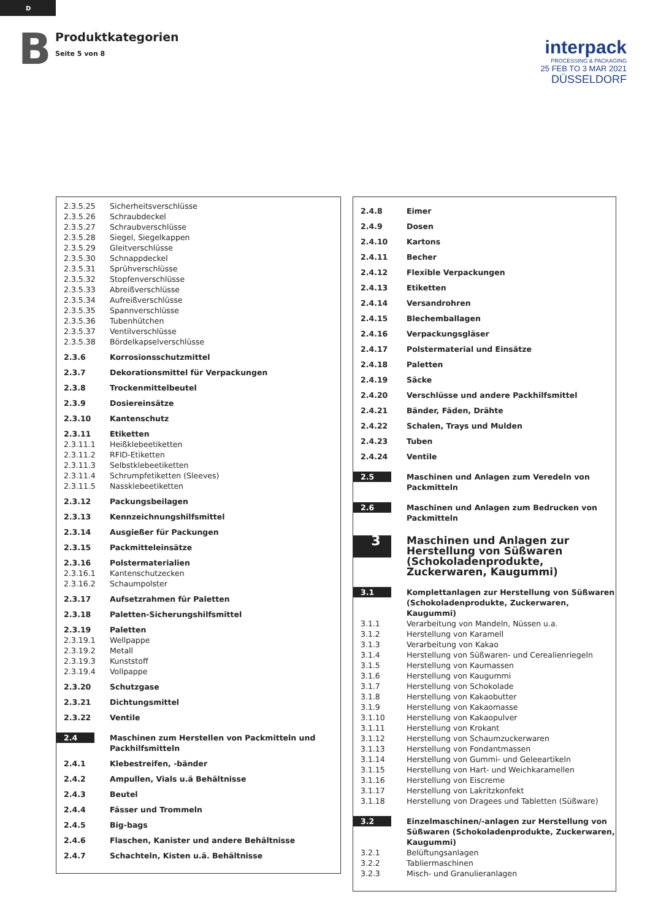D
B
Produktkategorien
Seite 5 von 8
interpack
PROCESSING & PACKAGING
25 FEB TO 3 MAR 2021
DÜSSELDORF
| 2.3.5.25 | Sicherheitsverschlüsse |
| 2.3.5.26 | Schraubdeckel |
| 2.3.5.27 | Schraubverschlüsse |
| 2.3.5.28 | Siegel, Siegelkappen |
| 2.3.5.29 | Gleitverschlüsse |
| 2.3.5.30 | Schnappdeckel |
| 2.3.5.31 | Sprühverschlüsse |
| 2.3.5.32 | Stopfenverschlüsse |
| 2.3.5.33 | Abreißverschlüsse |
| 2.3.5.34 | Aufreißverschlüsse |
| 2.3.5.35 | Spannverschlüsse |
| 2.3.5.36 | Tubenhütchen |
| 2.3.5.37 | Ventilverschlüsse |
| 2.3.5.38 | Bördelkapselverschlüsse |
| 2.3.6 | Korrosionsschutzmittel |
| 2.3.7 | Dekorationsmittel für Verpackungen |
| 2.3.8 | Trockenmittelbeutel |
| 2.3.9 | Dosiereinsätze |
| 2.3.10 | Kantenschutz |
| 2.3.11 | Etiketten |
| 2.3.11.1 | Heißklebeetiketten |
| 2.3.11.2 | RFID-Etiketten |
| 2.3.11.3 | Selbstklebeetiketten |
| 2.3.11.4 | Schrumpfetiketten (Sleeves) |
| 2.3.11.5 | Nassklebeetiketten |
| 2.3.12 | Packungsbeilagen |
| 2.3.13 | Kennzeichnungshilfsmittel |
| 2.3.14 | Ausgießer für Packungen |
| 2.3.15 | Packmitteleinsätze |
| 2.3.16 | Polstermaterialien |
| 2.3.16.1 | Kantenschutzecken |
| 2.3.16.2 | Schaumpolster |
| 2.3.17 | Aufsetzrahmen für Paletten |
| 2.3.18 | Paletten-Sicherungshilfsmittel |
| 2.3.19 | Paletten |
| 2.3.19.1 | Wellpappe |
| 2.3.19.2 | Metall |
| 2.3.19.3 | Kunststoff |
| 2.3.19.4 | Vollpappe |
| 2.3.20 | Schutzgase |
| 2.3.21 | Dichtungsmittel |
| 2.3.22 | Ventile |
| 2.4 | Maschinen zum Herstellen von Packmitteln und Packhilfsmitteln |
| 2.4.1 | Klebestreifen, -bänder |
| 2.4.2 | Ampullen, Vials u.ä Behältnisse |
| 2.4.3 | Beutel |
| 2.4.4 | Fässer und Trommeln |
| 2.4.5 | Big-bags |
| 2.4.6 | Flaschen, Kanister und andere Behältnisse |
| 2.4.7 | Schachteln, Kisten u.ä. Behältnisse |
| 2.4.8 | Eimer |
| 2.4.9 | Dosen |
| 2.4.10 | Kartons |
| 2.4.11 | Becher |
| 2.4.12 | Flexible Verpackungen |
| 2.4.13 | Etiketten |
| 2.4.14 | Versandrohren |
| 2.4.15 | Blechemballagen |
| 2.4.16 | Verpackungsgläser |
| 2.4.17 | Polstermaterial und Einsätze |
| 2.4.18 | Paletten |
| 2.4.19 | Säcke |
| 2.4.20 | Verschlüsse und andere Packhilfsmittel |
| 2.4.21 | Bänder, Fäden, Drähte |
| 2.4.22 | Schalen, Trays und Mulden |
| 2.4.23 | Tuben |
| 2.4.24 | Ventile |
| 2.5 | Maschinen und Anlagen zum Veredeln von Packmitteln |
| 2.6 | Maschinen und Anlagen zum Bedrucken von Packmitteln |
| 3 | Maschinen und Anlagen zur Herstellung von Süßwaren (Schokoladenprodukte, Zuckerwaren, Kaugummi) |
| 3.1 | Komplettanlagen zur Herstellung von Süßwaren (Schokoladenprodukte, Zuckerwaren, Kaugummi) |
| 3.1.1 | Verarbeitung von Mandeln, Nüssen u.a. |
| 3.1.2 | Herstellung von Karamell |
| 3.1.3 | Verarbeitung von Kakao |
| 3.1.4 | Herstellung von Süßwaren- und Cerealienriegeln |
| 3.1.5 | Herstellung von Kaumassen |
| 3.1.6 | Herstellung von Kaugummi |
| 3.1.7 | Herstellung von Schokolade |
| 3.1.8 | Herstellung von Kakaobutter |
| 3.1.9 | Herstellung von Kakaomasse |
| 3.1.10 | Herstellung von Kakaopulver |
| 3.1.11 | Herstellung von Krokant |
| 3.1.12 | Herstellung von Schaumzuckerwaren |
| 3.1.13 | Herstellung von Fondantmassen |
| 3.1.14 | Herstellung von Gummi- und Geleeartikeln |
| 3.1.15 | Herstellung von Hart- und Weichkaramellen |
| 3.1.16 | Herstellung von Eiscreme |
| 3.1.17 | Herstellung von Lakritzkonfekt |
| 3.1.18 | Herstellung von Dragees und Tabletten (Süßware) |
| 3.2 | Einzelmaschinen/-anlagen zur Herstellung von Süßwaren (Schokoladenprodukte, Zuckerwaren, Kaugummi) |
| 3.2.1 | Belüftungsanlagen |
| 3.2.2 | Tabliermaschinen |
| 3.2.3 | Misch- und Granulieranlagen |